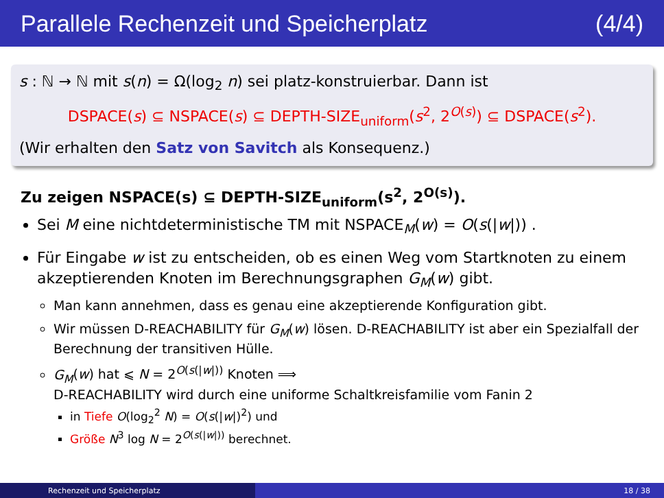Parallele Rechenzeit und Speicherplatz (4/4)
s : ℕ → ℕ mit s(n) = Ω(log<sub>2</sub> n) sei platz-konstruierbar. Dann ist
DSPACE(s) ⊆ NSPACE(s) ⊆ DEPTH-SIZE<sub>uniform</sub>(s<sup>2</sup>, 2<sup>O(s)</sup>) ⊆ DSPACE(s<sup>2</sup>).
(Wir erhalten den Satz von Savitch als Konsequenz.)
Zu zeigen NSPACE(s) ⊆ DEPTH-SIZE<sub>uniform</sub>(s<sup>2</sup>, 2<sup>O(s)</sup>).
Sei M eine nichtdeterministische TM mit NSPACE<sub>M</sub>(w) = O(s(|w|)) .
Für Eingabe w ist zu entscheiden, ob es einen Weg vom Startknoten zu einem akzeptierenden Knoten im Berechnungsgraphen G<sub>M</sub>(w) gibt.
Man kann annehmen, dass es genau eine akzeptierende Konfiguration gibt.
Wir müssen D-REACHABILITY für G<sub>M</sub>(w) lösen. D-REACHABILITY ist aber ein Spezialfall der Berechnung der transitiven Hülle.
G<sub>M</sub>(w) hat ⩽ N = 2<sup>O(s(|w|))</sup> Knoten ⟹
D-REACHABILITY wird durch eine uniforme Schaltkreisfamilie vom Fanin 2
in Tiefe O(log<sub>2</sub><sup>2</sup> N) = O(s(|w|)<sup>2</sup>) und
Größe N<sup>3</sup> log N = 2<sup>O(s(|w|))</sup> berechnet.
Rechenzeit und Speicherplatz 18 / 38